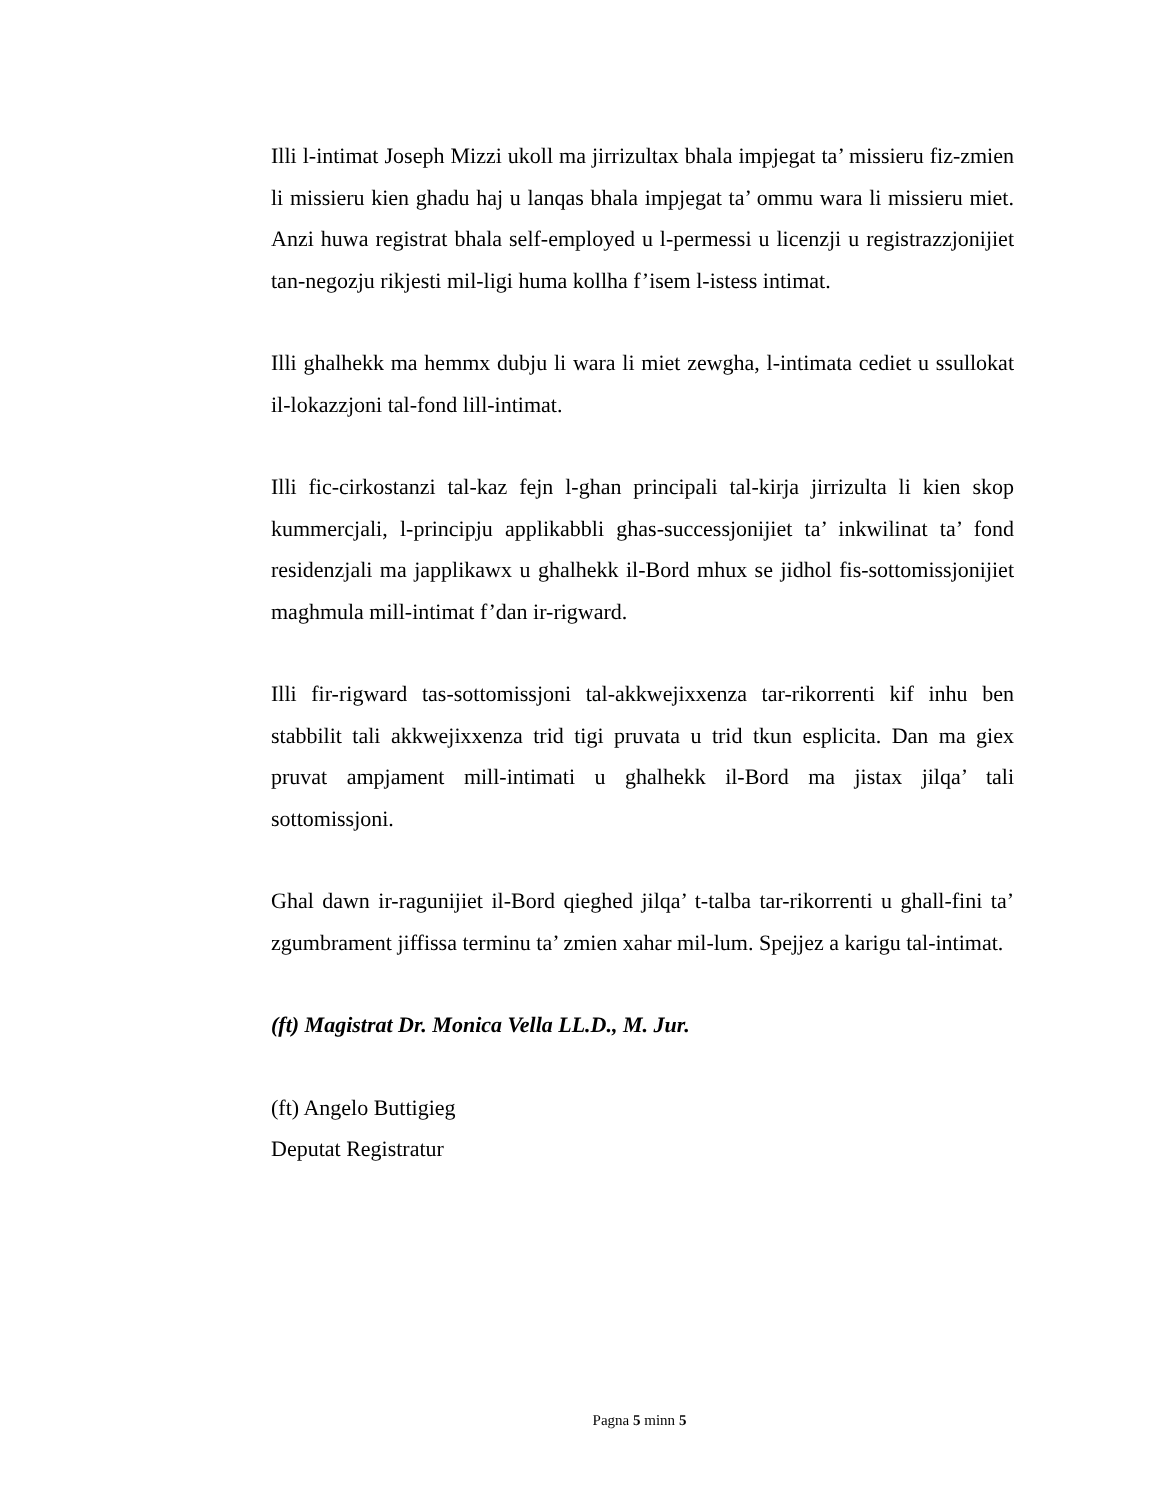Illi l-intimat Joseph Mizzi ukoll ma jirrizultax bhala impjegat ta’ missieru fiz-zmien li missieru kien ghadu haj u lanqas bhala impjegat ta’ ommu wara li missieru miet. Anzi huwa registrat bhala self-employed u l-permessi u licenzji u registrazzjonijiet tan-negozju rikjesti mil-ligi huma kollha f’isem l-istess intimat.
Illi ghalhekk ma hemmx dubju li wara li miet zewgha, l-intimata cediet u ssullokat il-lokazzjoni tal-fond lill-intimat.
Illi fic-cirkostanzi tal-kaz fejn l-ghan principali tal-kirja jirrizulta li kien skop kummercjali, l-principju applikabbli ghas-successjonijiet ta’ inkwilinat ta’ fond residenzjali ma japplikawx u ghalhekk il-Bord mhux se jidhol fis-sottomissjonijiet maghmula mill-intimat f’dan ir-rigward.
Illi fir-rigward tas-sottomissjoni tal-akkwejixxenza tar-rikorrenti kif inhu ben stabbilit tali akkwejixxenza trid tigi pruvata u trid tkun esplicita. Dan ma giex pruvat ampjament mill-intimati u ghalhekk il-Bord ma jistax jilqa’ tali sottomissjoni.
Ghal dawn ir-ragunijiet il-Bord qieghed jilqa’ t-talba tar-rikorrenti u ghall-fini ta’ zgumbrament jiffissa terminu ta’ zmien xahar mil-lum. Spejjez a karigu tal-intimat.
(ft) Magistrat Dr. Monica Vella LL.D., M. Jur.
(ft) Angelo Buttigieg
Deputat Registratur
Pagna 5 minn 5